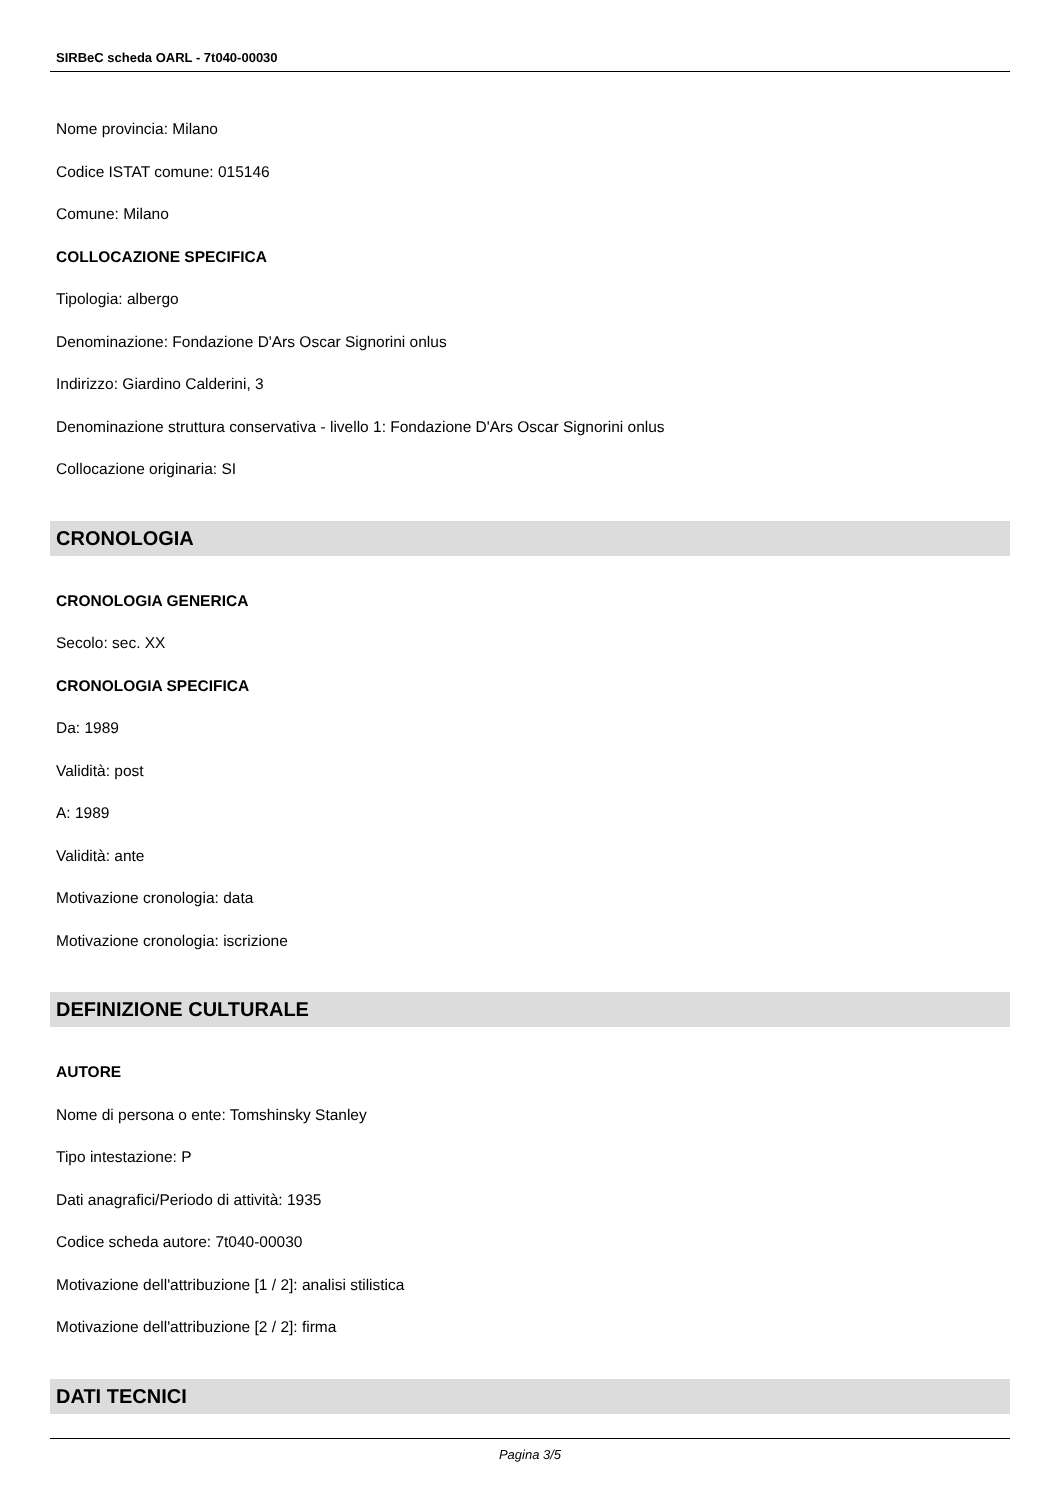SIRBeC scheda OARL - 7t040-00030
Nome provincia: Milano
Codice ISTAT comune: 015146
Comune: Milano
COLLOCAZIONE SPECIFICA
Tipologia: albergo
Denominazione: Fondazione D'Ars Oscar Signorini onlus
Indirizzo: Giardino Calderini, 3
Denominazione struttura conservativa - livello 1: Fondazione D'Ars Oscar Signorini onlus
Collocazione originaria: SI
CRONOLOGIA
CRONOLOGIA GENERICA
Secolo: sec. XX
CRONOLOGIA SPECIFICA
Da: 1989
Validità: post
A: 1989
Validità: ante
Motivazione cronologia: data
Motivazione cronologia: iscrizione
DEFINIZIONE CULTURALE
AUTORE
Nome di persona o ente: Tomshinsky Stanley
Tipo intestazione: P
Dati anagrafici/Periodo di attività: 1935
Codice scheda autore: 7t040-00030
Motivazione dell'attribuzione [1 / 2]: analisi stilistica
Motivazione dell'attribuzione [2 / 2]: firma
DATI TECNICI
Pagina 3/5